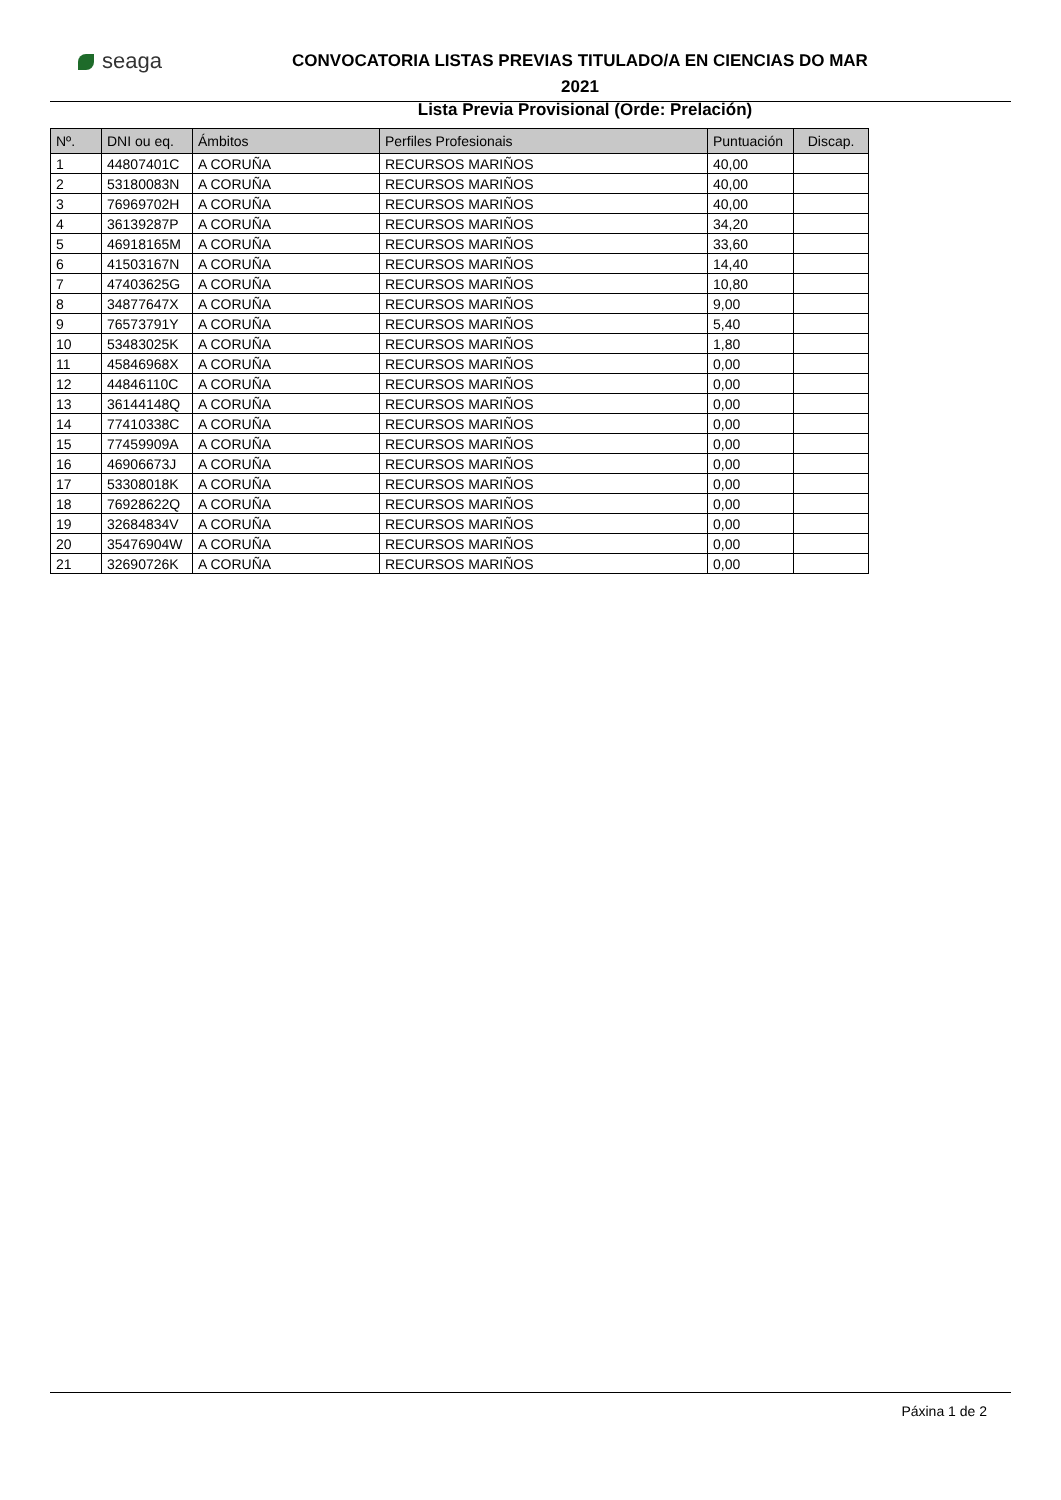seaga
CONVOCATORIA LISTAS PREVIAS TITULADO/A EN CIENCIAS DO MAR 2021
Lista Previa Provisional (Orde: Prelación)
| Nº. | DNI ou eq. | Ámbitos | Perfiles Profesionais | Puntuación | Discap. |
| --- | --- | --- | --- | --- | --- |
| 1 | 44807401C | A CORUÑA | RECURSOS MARIÑOS | 40,00 | |
| 2 | 53180083N | A CORUÑA | RECURSOS MARIÑOS | 40,00 | |
| 3 | 76969702H | A CORUÑA | RECURSOS MARIÑOS | 40,00 | |
| 4 | 36139287P | A CORUÑA | RECURSOS MARIÑOS | 34,20 | |
| 5 | 46918165M | A CORUÑA | RECURSOS MARIÑOS | 33,60 | |
| 6 | 41503167N | A CORUÑA | RECURSOS MARIÑOS | 14,40 | |
| 7 | 47403625G | A CORUÑA | RECURSOS MARIÑOS | 10,80 | |
| 8 | 34877647X | A CORUÑA | RECURSOS MARIÑOS | 9,00 | |
| 9 | 76573791Y | A CORUÑA | RECURSOS MARIÑOS | 5,40 | |
| 10 | 53483025K | A CORUÑA | RECURSOS MARIÑOS | 1,80 | |
| 11 | 45846968X | A CORUÑA | RECURSOS MARIÑOS | 0,00 | |
| 12 | 44846110C | A CORUÑA | RECURSOS MARIÑOS | 0,00 | |
| 13 | 36144148Q | A CORUÑA | RECURSOS MARIÑOS | 0,00 | |
| 14 | 77410338C | A CORUÑA | RECURSOS MARIÑOS | 0,00 | |
| 15 | 77459909A | A CORUÑA | RECURSOS MARIÑOS | 0,00 | |
| 16 | 46906673J | A CORUÑA | RECURSOS MARIÑOS | 0,00 | |
| 17 | 53308018K | A CORUÑA | RECURSOS MARIÑOS | 0,00 | |
| 18 | 76928622Q | A CORUÑA | RECURSOS MARIÑOS | 0,00 | |
| 19 | 32684834V | A CORUÑA | RECURSOS MARIÑOS | 0,00 | |
| 20 | 35476904W | A CORUÑA | RECURSOS MARIÑOS | 0,00 | |
| 21 | 32690726K | A CORUÑA | RECURSOS MARIÑOS | 0,00 | |
Páxina 1 de 2